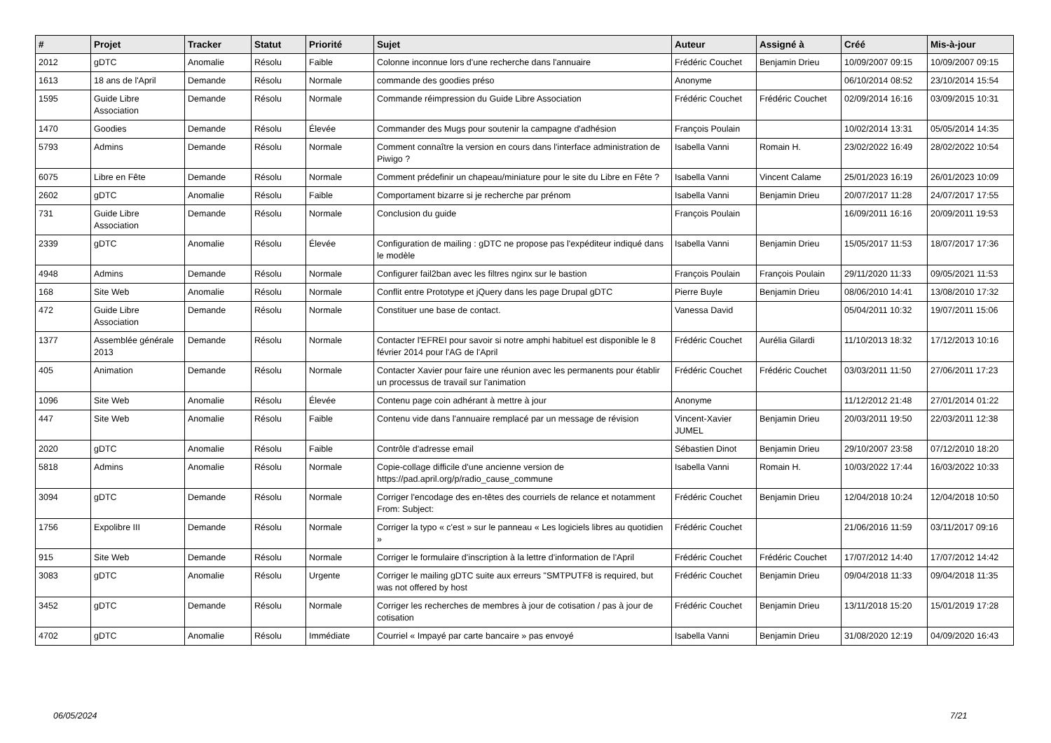| # | Projet | Tracker | Statut | Priorité | Sujet | Auteur | Assigné à | Créé | Mis-à-jour |
| --- | --- | --- | --- | --- | --- | --- | --- | --- | --- |
| 2012 | gDTC | Anomalie | Résolu | Faible | Colonne inconnue lors d'une recherche dans l'annuaire | Frédéric Couchet | Benjamin Drieu | 10/09/2007 09:15 | 10/09/2007 09:15 |
| 1613 | 18 ans de l'April | Demande | Résolu | Normale | commande des goodies préso | Anonyme | | 06/10/2014 08:52 | 23/10/2014 15:54 |
| 1595 | Guide Libre Association | Demande | Résolu | Normale | Commande réimpression du Guide Libre Association | Frédéric Couchet | Frédéric Couchet | 02/09/2014 16:16 | 03/09/2015 10:31 |
| 1470 | Goodies | Demande | Résolu | Élevée | Commander des Mugs pour soutenir la campagne d'adhésion | François Poulain | | 10/02/2014 13:31 | 05/05/2014 14:35 |
| 5793 | Admins | Demande | Résolu | Normale | Comment connaître la version en cours dans l'interface administration de Piwigo ? | Isabella Vanni | Romain H. | 23/02/2022 16:49 | 28/02/2022 10:54 |
| 6075 | Libre en Fête | Demande | Résolu | Normale | Comment prédefinir un chapeau/miniature pour le site du Libre en Fête ? | Isabella Vanni | Vincent Calame | 25/01/2023 16:19 | 26/01/2023 10:09 |
| 2602 | gDTC | Anomalie | Résolu | Faible | Comportament bizarre si je recherche par prénom | Isabella Vanni | Benjamin Drieu | 20/07/2017 11:28 | 24/07/2017 17:55 |
| 731 | Guide Libre Association | Demande | Résolu | Normale | Conclusion du guide | François Poulain | | 16/09/2011 16:16 | 20/09/2011 19:53 |
| 2339 | gDTC | Anomalie | Résolu | Élevée | Configuration de mailing : gDTC ne propose pas l'expéditeur indiqué dans le modèle | Isabella Vanni | Benjamin Drieu | 15/05/2017 11:53 | 18/07/2017 17:36 |
| 4948 | Admins | Demande | Résolu | Normale | Configurer fail2ban avec les filtres nginx sur le bastion | François Poulain | François Poulain | 29/11/2020 11:33 | 09/05/2021 11:53 |
| 168 | Site Web | Anomalie | Résolu | Normale | Conflit entre Prototype et jQuery dans les page Drupal gDTC | Pierre Buyle | Benjamin Drieu | 08/06/2010 14:41 | 13/08/2010 17:32 |
| 472 | Guide Libre Association | Demande | Résolu | Normale | Constituer une base de contact. | Vanessa David | | 05/04/2011 10:32 | 19/07/2011 15:06 |
| 1377 | Assemblée générale 2013 | Demande | Résolu | Normale | Contacter l'EFREI pour savoir si notre amphi habituel est disponible le 8 février 2014 pour l'AG de l'April | Frédéric Couchet | Aurélia Gilardi | 11/10/2013 18:32 | 17/12/2013 10:16 |
| 405 | Animation | Demande | Résolu | Normale | Contacter Xavier pour faire une réunion avec les permanents pour établir un processus de travail sur l'animation | Frédéric Couchet | Frédéric Couchet | 03/03/2011 11:50 | 27/06/2011 17:23 |
| 1096 | Site Web | Anomalie | Résolu | Élevée | Contenu page coin adhérant à mettre à jour | Anonyme | | 11/12/2012 21:48 | 27/01/2014 01:22 |
| 447 | Site Web | Anomalie | Résolu | Faible | Contenu vide dans l'annuaire remplacé par un message de révision | Vincent-Xavier JUMEL | Benjamin Drieu | 20/03/2011 19:50 | 22/03/2011 12:38 |
| 2020 | gDTC | Anomalie | Résolu | Faible | Contrôle d'adresse email | Sébastien Dinot | Benjamin Drieu | 29/10/2007 23:58 | 07/12/2010 18:20 |
| 5818 | Admins | Anomalie | Résolu | Normale | Copie-collage difficile d'une ancienne version de https://pad.april.org/p/radio_cause_commune | Isabella Vanni | Romain H. | 10/03/2022 17:44 | 16/03/2022 10:33 |
| 3094 | gDTC | Demande | Résolu | Normale | Corriger l'encodage des en-têtes des courriels de relance et notamment From: Subject: | Frédéric Couchet | Benjamin Drieu | 12/04/2018 10:24 | 12/04/2018 10:50 |
| 1756 | Expolibre III | Demande | Résolu | Normale | Corriger la typo « c'est » sur le panneau « Les logiciels libres au quotidien » | Frédéric Couchet | | 21/06/2016 11:59 | 03/11/2017 09:16 |
| 915 | Site Web | Demande | Résolu | Normale | Corriger le formulaire d'inscription à la lettre d'information de l'April | Frédéric Couchet | Frédéric Couchet | 17/07/2012 14:40 | 17/07/2012 14:42 |
| 3083 | gDTC | Anomalie | Résolu | Urgente | Corriger le mailing gDTC suite aux erreurs "SMTPUTF8 is required, but was not offered by host | Frédéric Couchet | Benjamin Drieu | 09/04/2018 11:33 | 09/04/2018 11:35 |
| 3452 | gDTC | Demande | Résolu | Normale | Corriger les recherches de membres à jour de cotisation / pas à jour de cotisation | Frédéric Couchet | Benjamin Drieu | 13/11/2018 15:20 | 15/01/2019 17:28 |
| 4702 | gDTC | Anomalie | Résolu | Immédiate | Courriel « Impayé par carte bancaire » pas envoyé | Isabella Vanni | Benjamin Drieu | 31/08/2020 12:19 | 04/09/2020 16:43 |
06/05/2024 7/21